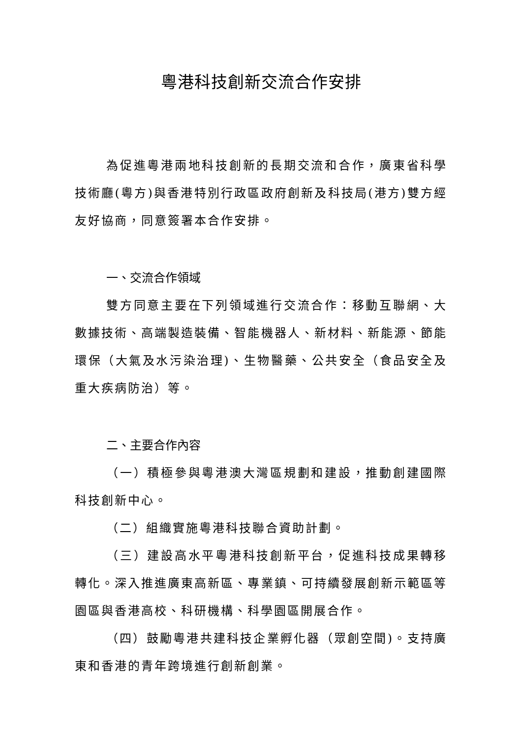粵港科技創新交流合作安排
為促進粵港兩地科技創新的長期交流和合作，廣東省科學技術廳(粵方)與香港特別行政區政府創新及科技局(港方)雙方經友好協商，同意簽署本合作安排。
一、交流合作領域
雙方同意主要在下列領域進行交流合作：移動互聯網、大數據技術、高端製造裝備、智能機器人、新材料、新能源、節能環保（大氣及水污染治理)、生物醫藥、公共安全（食品安全及重大疾病防治）等。
二、主要合作內容
（一）積極參與粵港澳大灣區規劃和建設，推動創建國際科技創新中心。
（二）組織實施粵港科技聯合資助計劃。
（三）建設高水平粵港科技創新平台，促進科技成果轉移轉化。深入推進廣東高新區、專業鎮、可持續發展創新示範區等園區與香港高校、科研機構、科學園區開展合作。
（四）鼓勵粵港共建科技企業孵化器（眾創空間)。支持廣東和香港的青年跨境進行創新創業。